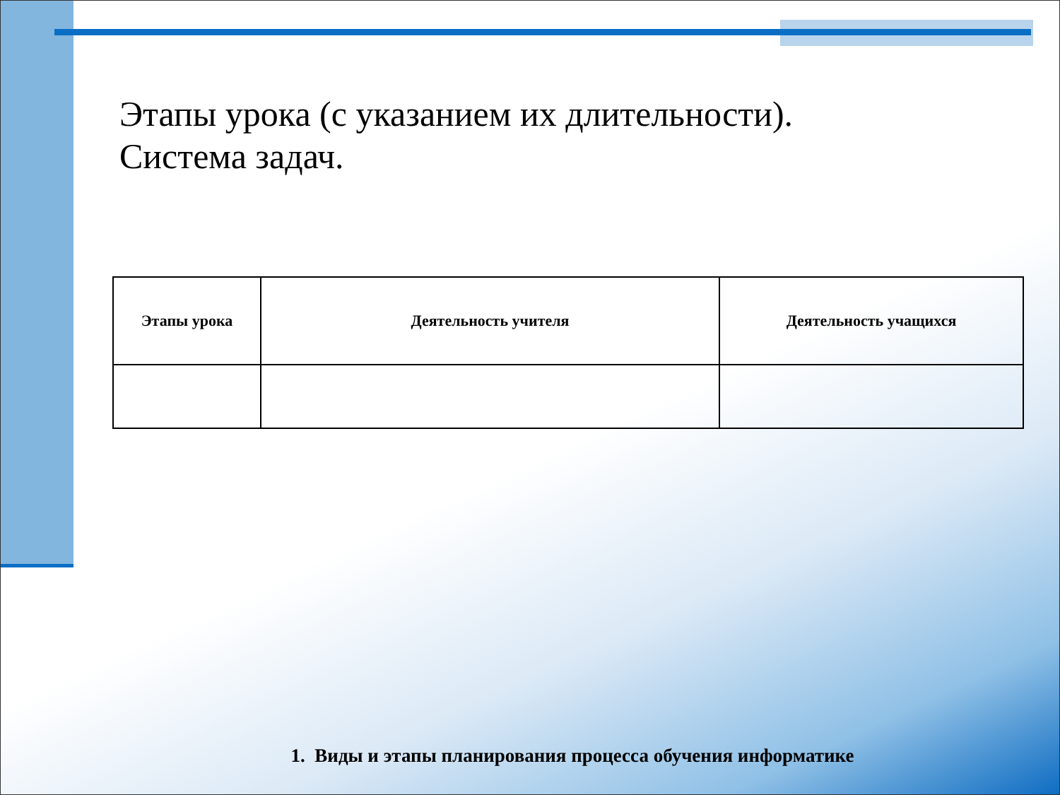Этапы урока (с указанием их длительности).
Система задач.
| Этапы урока | Деятельность учителя | Деятельность учащихся |
| --- | --- | --- |
1. Виды и этапы планирования процесса обучения информатике